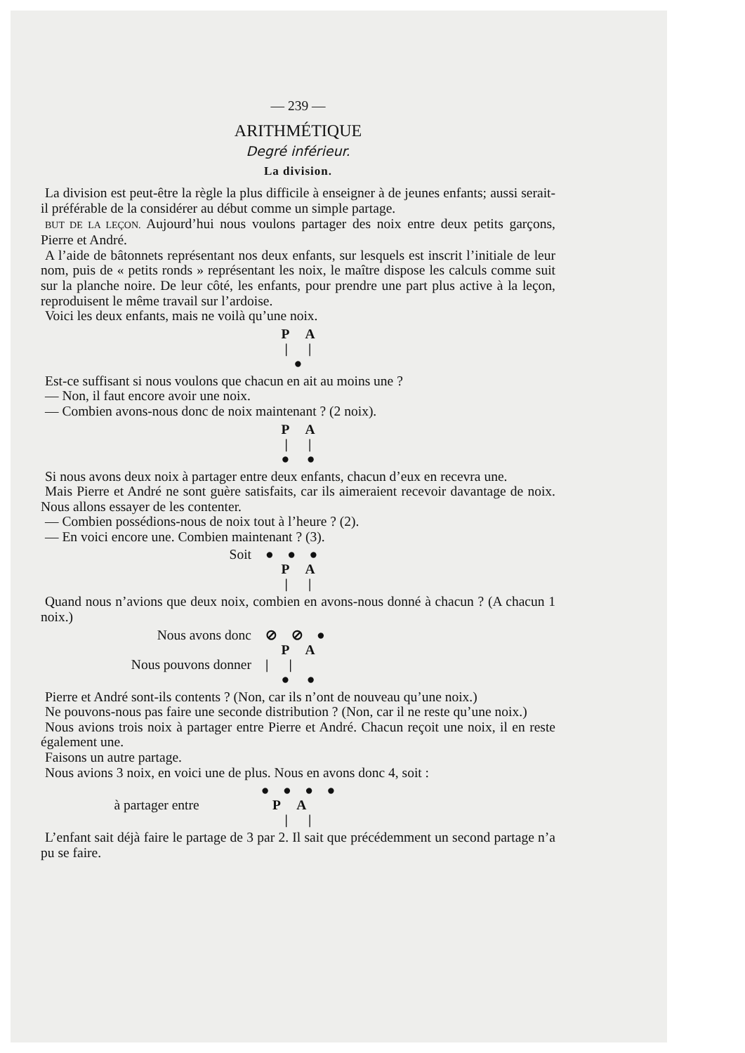— 239 —
ARITHMÉTIQUE
Degré inférieur.
La division.
La division est peut-être la règle la plus difficile à enseigner à de jeunes enfants; aussi serait-il préférable de la considérer au début comme un simple partage.
BUT DE LA LEÇON. Aujourd’hui nous voulons partager des noix entre deux petits garçons, Pierre et André.
A l’aide de bâtonnets représentant nos deux enfants, sur lesquels est inscrit l’initiale de leur nom, puis de « petits ronds » représentant les noix, le maître dispose les calculs comme suit sur la planche noire. De leur côté, les enfants, pour prendre une part plus active à la leçon, reproduisent le même travail sur l’ardoise.
Voici les deux enfants, mais ne voilà qu’une noix.
P A
| |
●
Est-ce suffisant si nous voulons que chacun en ait au moins une ?
— Non, il faut encore avoir une noix.
— Combien avons-nous donc de noix maintenant ? (2 noix).
P A
| |
● ●
Si nous avons deux noix à partager entre deux enfants, chacun d’eux en recevra une.
Mais Pierre et André ne sont guère satisfaits, car ils aimeraient recevoir davantage de noix. Nous allons essayer de les contenter.
— Combien possédions-nous de noix tout à l’heure ? (2).
— En voici encore une. Combien maintenant ? (3).
Soit ● ● ●
P A
| |
Quand nous n’avions que deux noix, combien en avons-nous donné à chacun ? (A chacun 1 noix.)
Nous avons donc ⊘ ⊘ ●
P A
Nous pouvons donner | |
● ●
Pierre et André sont-ils contents ? (Non, car ils n’ont de nouveau qu’une noix.)
Ne pouvons-nous pas faire une seconde distribution ? (Non, car il ne reste qu’une noix.)
Nous avions trois noix à partager entre Pierre et André. Chacun reçoit une noix, il en reste également une.
Faisons un autre partage.
Nous avions 3 noix, en voici une de plus. Nous en avons donc 4, soit :
● ● ● ●
à partager entre P A
| |
L’enfant sait déjà faire le partage de 3 par 2. Il sait que précédemment un second partage n’a pu se faire.